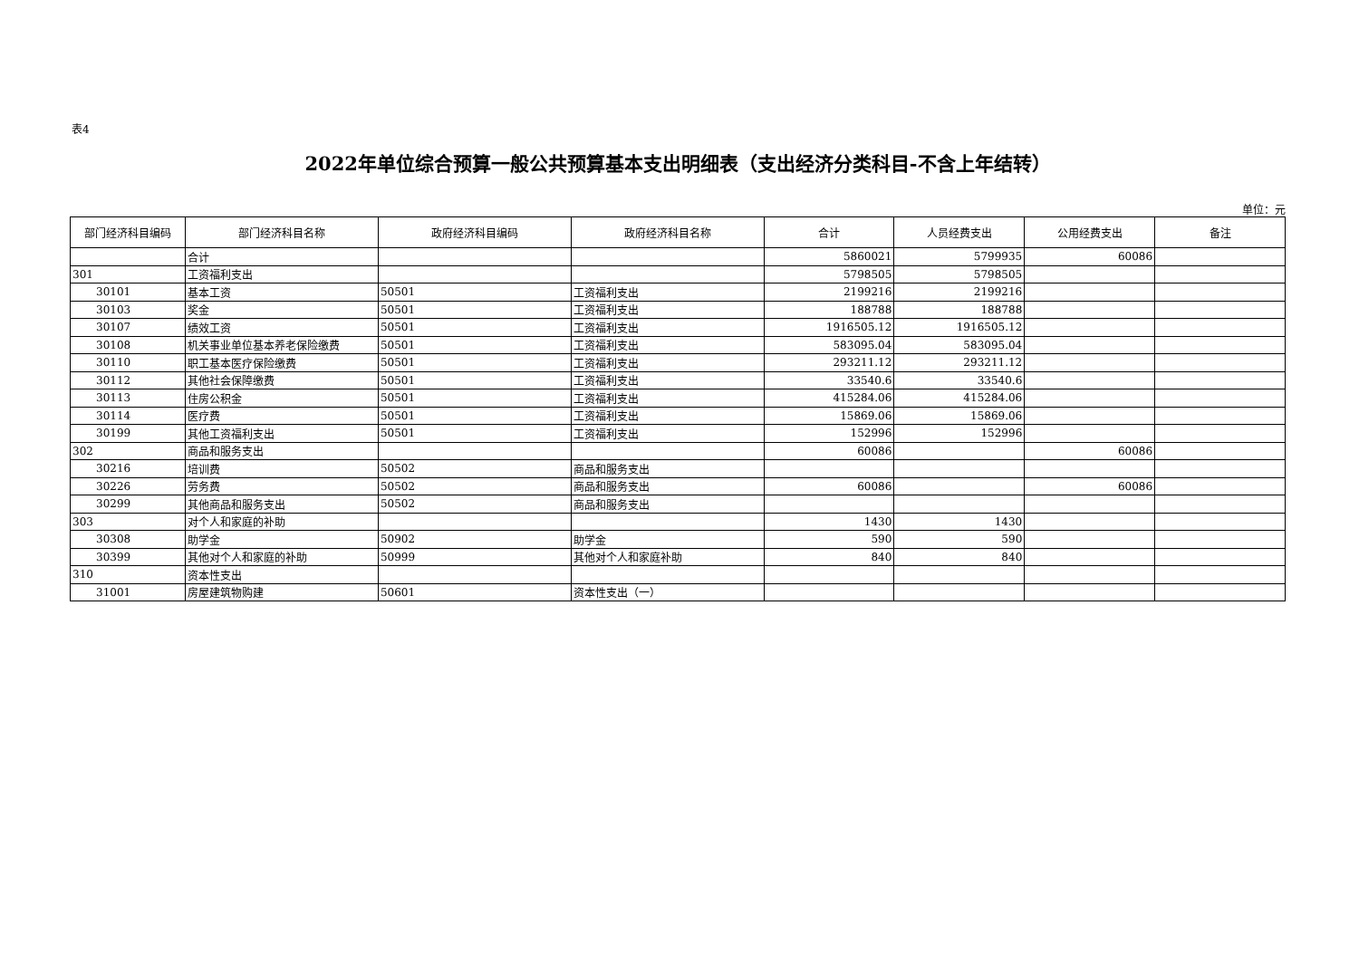表4
2022年单位综合预算一般公共预算基本支出明细表（支出经济分类科目-不含上年结转）
单位：元
| 部门经济科目编码 | 部门经济科目名称 | 政府经济科目编码 | 政府经济科目名称 | 合计 | 人员经费支出 | 公用经费支出 | 备注 |
| --- | --- | --- | --- | --- | --- | --- | --- |
| | 合计 | | | 5860021 | 5799935 | 60086 | |
| 301 | 工资福利支出 | | | 5798505 | 5798505 | | |
| 30101 | 基本工资 | 50501 | 工资福利支出 | 2199216 | 2199216 | | |
| 30103 | 奖金 | 50501 | 工资福利支出 | 188788 | 188788 | | |
| 30107 | 绩效工资 | 50501 | 工资福利支出 | 1916505.12 | 1916505.12 | | |
| 30108 | 机关事业单位基本养老保险缴费 | 50501 | 工资福利支出 | 583095.04 | 583095.04 | | |
| 30110 | 职工基本医疗保险缴费 | 50501 | 工资福利支出 | 293211.12 | 293211.12 | | |
| 30112 | 其他社会保障缴费 | 50501 | 工资福利支出 | 33540.6 | 33540.6 | | |
| 30113 | 住房公积金 | 50501 | 工资福利支出 | 415284.06 | 415284.06 | | |
| 30114 | 医疗费 | 50501 | 工资福利支出 | 15869.06 | 15869.06 | | |
| 30199 | 其他工资福利支出 | 50501 | 工资福利支出 | 152996 | 152996 | | |
| 302 | 商品和服务支出 | | | 60086 | | 60086 | |
| 30216 | 培训费 | 50502 | 商品和服务支出 | | | | |
| 30226 | 劳务费 | 50502 | 商品和服务支出 | 60086 | | 60086 | |
| 30299 | 其他商品和服务支出 | 50502 | 商品和服务支出 | | | | |
| 303 | 对个人和家庭的补助 | | | 1430 | 1430 | | |
| 30308 | 助学金 | 50902 | 助学金 | 590 | 590 | | |
| 30399 | 其他对个人和家庭的补助 | 50999 | 其他对个人和家庭补助 | 840 | 840 | | |
| 310 | 资本性支出 | | | | | | |
| 31001 | 房屋建筑物购建 | 50601 | 资本性支出（一） | | | | |